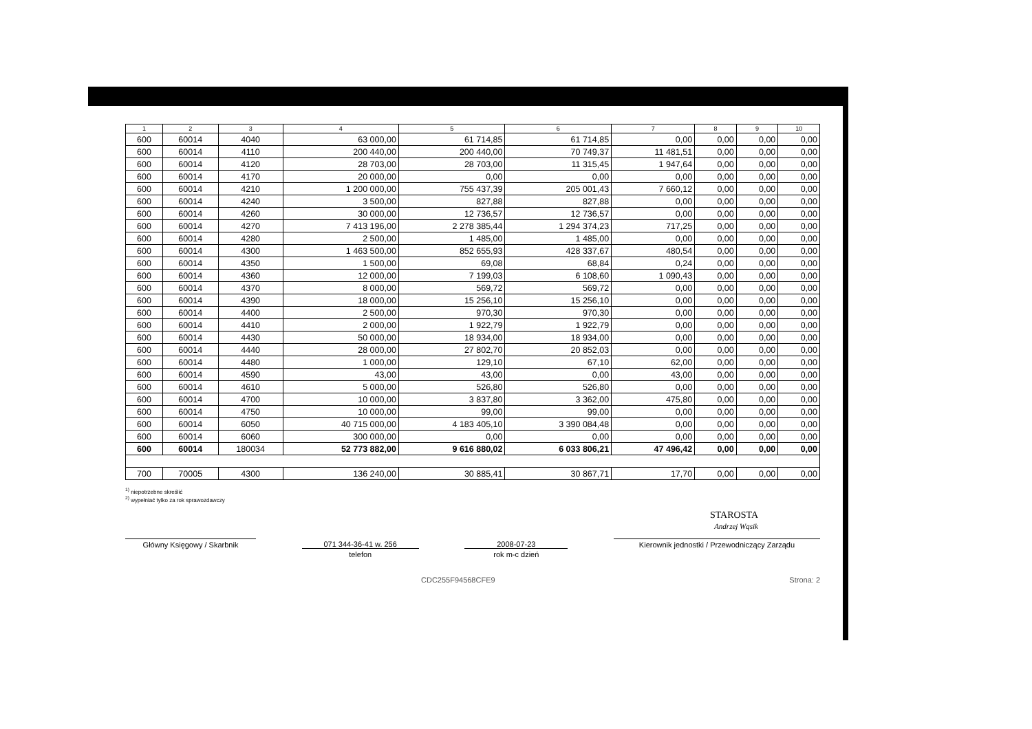| 1 | 2 | 3 | 4 | 5 | 6 | 7 | 8 | 9 | 10 |
| --- | --- | --- | --- | --- | --- | --- | --- | --- | --- |
| 600 | 60014 | 4040 | 63 000,00 | 61 714,85 | 61 714,85 | 0,00 | 0,00 | 0,00 | 0,00 |
| 600 | 60014 | 4110 | 200 440,00 | 200 440,00 | 70 749,37 | 11 481,51 | 0,00 | 0,00 | 0,00 |
| 600 | 60014 | 4120 | 28 703,00 | 28 703,00 | 11 315,45 | 1 947,64 | 0,00 | 0,00 | 0,00 |
| 600 | 60014 | 4170 | 20 000,00 | 0,00 | 0,00 | 0,00 | 0,00 | 0,00 | 0,00 |
| 600 | 60014 | 4210 | 1 200 000,00 | 755 437,39 | 205 001,43 | 7 660,12 | 0,00 | 0,00 | 0,00 |
| 600 | 60014 | 4240 | 3 500,00 | 827,88 | 827,88 | 0,00 | 0,00 | 0,00 | 0,00 |
| 600 | 60014 | 4260 | 30 000,00 | 12 736,57 | 12 736,57 | 0,00 | 0,00 | 0,00 | 0,00 |
| 600 | 60014 | 4270 | 7 413 196,00 | 2 278 385,44 | 1 294 374,23 | 717,25 | 0,00 | 0,00 | 0,00 |
| 600 | 60014 | 4280 | 2 500,00 | 1 485,00 | 1 485,00 | 0,00 | 0,00 | 0,00 | 0,00 |
| 600 | 60014 | 4300 | 1 463 500,00 | 852 655,93 | 428 337,67 | 480,54 | 0,00 | 0,00 | 0,00 |
| 600 | 60014 | 4350 | 1 500,00 | 69,08 | 68,84 | 0,24 | 0,00 | 0,00 | 0,00 |
| 600 | 60014 | 4360 | 12 000,00 | 7 199,03 | 6 108,60 | 1 090,43 | 0,00 | 0,00 | 0,00 |
| 600 | 60014 | 4370 | 8 000,00 | 569,72 | 569,72 | 0,00 | 0,00 | 0,00 | 0,00 |
| 600 | 60014 | 4390 | 18 000,00 | 15 256,10 | 15 256,10 | 0,00 | 0,00 | 0,00 | 0,00 |
| 600 | 60014 | 4400 | 2 500,00 | 970,30 | 970,30 | 0,00 | 0,00 | 0,00 | 0,00 |
| 600 | 60014 | 4410 | 2 000,00 | 1 922,79 | 1 922,79 | 0,00 | 0,00 | 0,00 | 0,00 |
| 600 | 60014 | 4430 | 50 000,00 | 18 934,00 | 18 934,00 | 0,00 | 0,00 | 0,00 | 0,00 |
| 600 | 60014 | 4440 | 28 000,00 | 27 802,70 | 20 852,03 | 0,00 | 0,00 | 0,00 | 0,00 |
| 600 | 60014 | 4480 | 1 000,00 | 129,10 | 67,10 | 62,00 | 0,00 | 0,00 | 0,00 |
| 600 | 60014 | 4590 | 43,00 | 43,00 | 0,00 | 43,00 | 0,00 | 0,00 | 0,00 |
| 600 | 60014 | 4610 | 5 000,00 | 526,80 | 526,80 | 0,00 | 0,00 | 0,00 | 0,00 |
| 600 | 60014 | 4700 | 10 000,00 | 3 837,80 | 3 362,00 | 475,80 | 0,00 | 0,00 | 0,00 |
| 600 | 60014 | 4750 | 10 000,00 | 99,00 | 99,00 | 0,00 | 0,00 | 0,00 | 0,00 |
| 600 | 60014 | 6050 | 40 715 000,00 | 4 183 405,10 | 3 390 084,48 | 0,00 | 0,00 | 0,00 | 0,00 |
| 600 | 60014 | 6060 | 300 000,00 | 0,00 | 0,00 | 0,00 | 0,00 | 0,00 | 0,00 |
| 600 | 60014 | 180034 | 52 773 882,00 | 9 616 880,02 | 6 033 806,21 | 47 496,42 | 0,00 | 0,00 | 0,00 |
| 700 | 70005 | 4300 | 136 240,00 | 30 885,41 | 30 867,71 | 17,70 | 0,00 | 0,00 | 0,00 |
<sup>1)</sup> niepotrzebne skreślić
<sup>2)</sup> wypełniać tylko za rok sprawozdawczy
STAROSTA
Andrzej Wąsik
Główny Księgowy / Skarbnik 071 344-36-41 w. 256
telefon
2008-07-23
rok m-c dzień
Kierownik jednostki / Przewodniczący Zarządu
CDC255F94568CFE9 Strona: 2